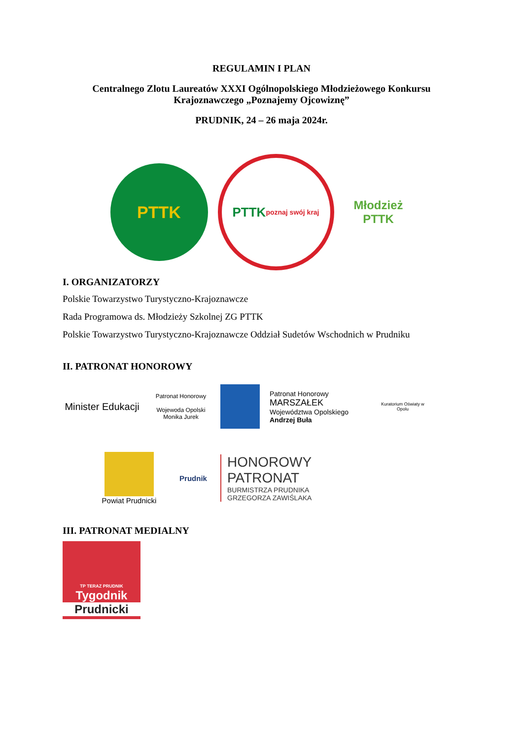REGULAMIN I PLAN
Centralnego Zlotu Laureatów XXXI Ogólnopolskiego Młodzieżowego Konkursu
Krajoznawczego „Poznajemy Ojcowiznę”
PRUDNIK, 24 – 26 maja 2024r.
PTTK
PTTK
poznaj swój kraj
Młodzież
PTTK
I. ORGANIZATORZY
Polskie Towarzystwo Turystyczno-Krajoznawcze
Rada Programowa ds. Młodzieży Szkolnej ZG PTTK
Polskie Towarzystwo Turystyczno-Krajoznawcze Oddział Sudetów Wschodnich w Prudniku
II. PATRONAT HONOROWY
Minister Edukacji
Patronat Honorowy
Wojewoda Opolski
Monika Jurek
Patronat Honorowy
MARSZAŁEK
Województwa Opolskiego
Andrzej Buła
Kuratorium Oświaty w Opolu
Powiat Prudnicki Prudnik
HONOROWY
PATRONAT
BURMISTRZA PRUDNIKA
GRZEGORZA ZAWIŚLAKA
III. PATRONAT MEDIALNY
TP TERAZ PRUDNIK
Tygodnik
Prudnicki